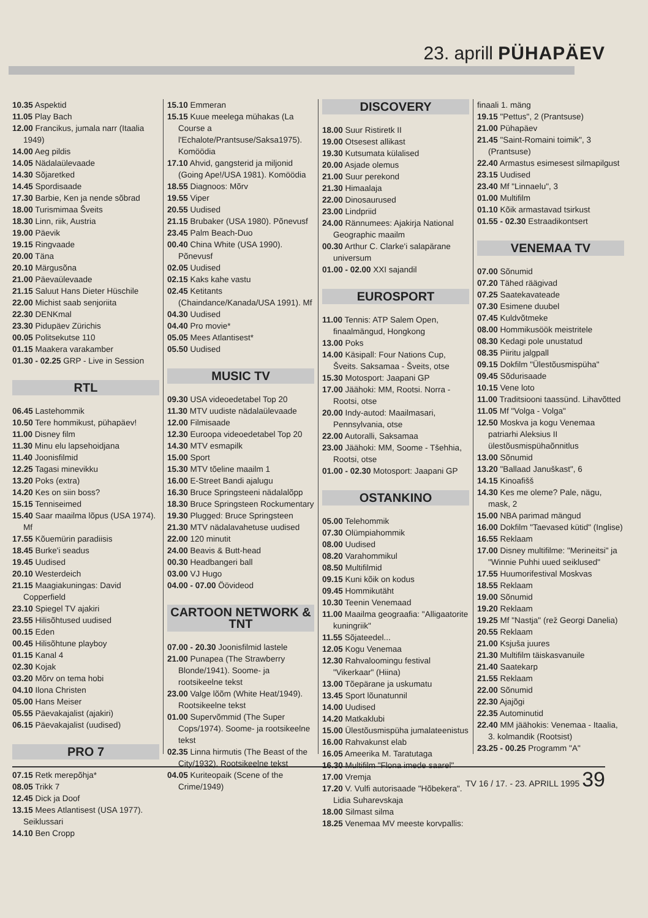23. aprill PÜHAPÄEV
10.35 Aspektid
11.05 Play Bach
12.00 Francikus, jumala narr (Itaalia 1949)
14.00 Aeg pildis
14.05 Nädalaülevaade
14.30 Sõjaretked
14.45 Spordisaade
17.30 Barbie, Ken ja nende sõbrad
18.00 Turismimaa Šveits
18.30 Linn, riik, Austria
19.00 Päevik
19.15 Ringvaade
20.00 Täna
20.10 Märgusõna
21.00 Päevaülevaade
21.15 Saluut Hans Dieter Hüschile
22.00 Michist saab senjoriita
22.30 DENKmal
23.30 Pidupäev Zürichis
00.05 Politsekutse 110
01.15 Maakera varakamber
01.30 - 02.25 GRP - Live in Session
RTL
06.45 Lastehommik
10.50 Tere hommikust, pühapäev!
11.00 Disney film
11.30 Minu elu lapsehoidjana
11.40 Joonisfilmid
12.25 Tagasi minevikku
13.20 Poks (extra)
14.20 Kes on siin boss?
15.15 Tenniseimed
15.40 Saar maailma lõpus (USA 1974). Mf
17.55 Kõuemürin paradiisis
18.45 Burke'i seadus
19.45 Uudised
20.10 Westerdeich
21.15 Maagiakuningas: David Copperfield
23.10 Spiegel TV ajakiri
23.55 Hilisõhtused uudised
00.15 Eden
00.45 Hilisõhtune playboy
01.15 Kanal 4
02.30 Kojak
03.20 Mõrv on tema hobi
04.10 Ilona Christen
05.00 Hans Meiser
05.55 Päevakajalist (ajakiri)
06.15 Päevakajalist (uudised)
PRO 7
07.15 Retk merepõhja*
08.05 Trikk 7
12.45 Dick ja Doof
13.15 Mees Atlantisest (USA 1977). Seiklussari
14.10 Ben Cropp
15.10 Emmeran
15.15 Kuue meelega mühakas (La Course a l'Echalote/Prantsuse/Saksa1975). Komöödia
17.10 Ahvid, gangsterid ja miljonid (Going Ape!/USA 1981). Komöödia
18.55 Diagnoos: Mõrv
19.55 Viper
20.55 Uudised
21.15 Brubaker (USA 1980). Põnevusf
23.45 Palm Beach-Duo
00.40 China White (USA 1990). Põnevusf
02.05 Uudised
02.15 Kaks kahe vastu
02.45 Ketitants (Chaindance/Kanada/USA 1991). Mf
04.30 Uudised
04.40 Pro movie*
05.05 Mees Atlantisest*
05.50 Uudised
MUSIC TV
09.30 USA videoedetabel Top 20
11.30 MTV uudiste nädalaülevaade
12.00 Filmisaade
12.30 Euroopa videoedetabel Top 20
14.30 MTV esmapilk
15.00 Sport
15.30 MTV tõeline maailm 1
16.00 E-Street Bandi ajalugu
16.30 Bruce Springsteeni nädalalõpp
18.30 Bruce Springsteen Rockumentary
19.30 Plugged: Bruce Springsteen
21.30 MTV nädalavahetuse uudised
22.00 120 minutit
24.00 Beavis & Butt-head
00.30 Headbangeri ball
03.00 VJ Hugo
04.00 - 07.00 Öövideod
CARTOON NETWORK & TNT
07.00 - 20.30 Joonisfilmid lastele
21.00 Punapea (The Strawberry Blonde/1941). Soome- ja rootsikeelne tekst
23.00 Valge lõõm (White Heat/1949). Rootsikeelne tekst
01.00 Supervõmmid (The Super Cops/1974). Soome- ja rootsikeelne tekst
02.35 Linna hirmutis (The Beast of the City/1932). Rootsikeelne tekst
04.05 Kuriteopaik (Scene of the Crime/1949)
DISCOVERY
18.00 Suur Ristiretk II
19.00 Otsesest allikast
19.30 Kutsumata külalised
20.00 Asjade olemus
21.00 Suur perekond
21.30 Himaalaja
22.00 Dinosaurused
23.00 Lindpriid
24.00 Rännumees: Ajakirja National Geographic maailm
00.30 Arthur C. Clarke'i salapärane universum
01.00 - 02.00 XXI sajandil
EUROSPORT
11.00 Tennis: ATP Salem Open, finaalmängud, Hongkong
13.00 Poks
14.00 Käsipall: Four Nations Cup, Šveits. Saksamaa - Šveits, otse
15.30 Motosport: Jaapani GP
17.00 Jäähoki: MM, Rootsi. Norra - Rootsi, otse
20.00 Indy-autod: Maailmasari, Pennsylvania, otse
22.00 Autoralli, Saksamaa
23.00 Jäähoki: MM, Soome - Tšehhia, Rootsi, otse
01.00 - 02.30 Motosport: Jaapani GP
OSTANKINO
05.00 Telehommik
07.30 Olümpiahommik
08.00 Uudised
08.20 Varahommikul
08.50 Multifilmid
09.15 Kuni kõik on kodus
09.45 Hommikutäht
10.30 Teenin Venemaad
11.00 Maailma geograafia: "Alligaatorite kuningriik"
11.55 Sõjateedel...
12.05 Kogu Venemaa
12.30 Rahvaloomingu festival "Vikerkaar" (Hiina)
13.00 Tõepärane ja uskumatu
13.45 Sport lõunatunnil
14.00 Uudised
14.20 Matkaklubi
15.00 Ülestõusmispüha jumalateenistus
16.00 Rahvakunst elab
16.05 Ameerika M. Taratutaga
16.30 Multifilm "Flona imede saarel"
17.00 Vremja
17.20 V. Vulfi autorisaade "Hõbekera". Lidia Suharevskaja
18.00 Silmast silma
18.25 Venemaa MV meeste korvpallis:
finaali 1. mäng
19.15 "Pettus", 2 (Prantsuse)
21.00 Pühapäev
21.45 "Saint-Romaini toimik", 3 (Prantsuse)
22.40 Armastus esimesest silmapilgust
23.15 Uudised
23.40 Mf "Linnaelu", 3
01.00 Multifilm
01.10 Kõik armastavad tsirkust
01.55 - 02.30 Estraadikontsert
VENEMAA TV
07.00 Sõnumid
07.20 Tähed räägivad
07.25 Saatekavateade
07.30 Esimene duubel
07.45 Kuldvõtmeke
08.00 Hommikusöök meistritele
08.30 Kedagi pole unustatud
08.35 Piiritu jalgpall
09.15 Dokfilm "Ülestõusmispüha"
09.45 Sõdurisaade
10.15 Vene loto
11.00 Traditsiooni taassünd. Lihavõtted
11.05 Mf "Volga - Volga"
12.50 Moskva ja kogu Venemaa patriarhi Aleksius II ülestõusmispühaõnnitlus
13.00 Sõnumid
13.20 "Ballaad Januškast", 6
14.15 Kinoafišš
14.30 Kes me oleme? Pale, nägu, mask, 2
15.00 NBA parimad mängud
16.00 Dokfilm "Taevased kütid" (Inglise)
16.55 Reklaam
17.00 Disney multifilme: "Merineitsi" ja "Winnie Puhhi uued seiklused"
17.55 Huumorifestival Moskvas
18.55 Reklaam
19.00 Sõnumid
19.20 Reklaam
19.25 Mf "Nastja" (rež Georgi Danelia)
20.55 Reklaam
21.00 Ksjuša juures
21.30 Multifilm täiskasvanuile
21.40 Saatekarp
21.55 Reklaam
22.00 Sõnumid
22.30 Ajajõgi
22.35 Autominutid
22.40 MM jäähokis: Venemaa - Itaalia, 3. kolmandik (Rootsist)
23.25 - 00.25 Programm "A"
TV 16 / 17. - 23. APRILL 1995 39